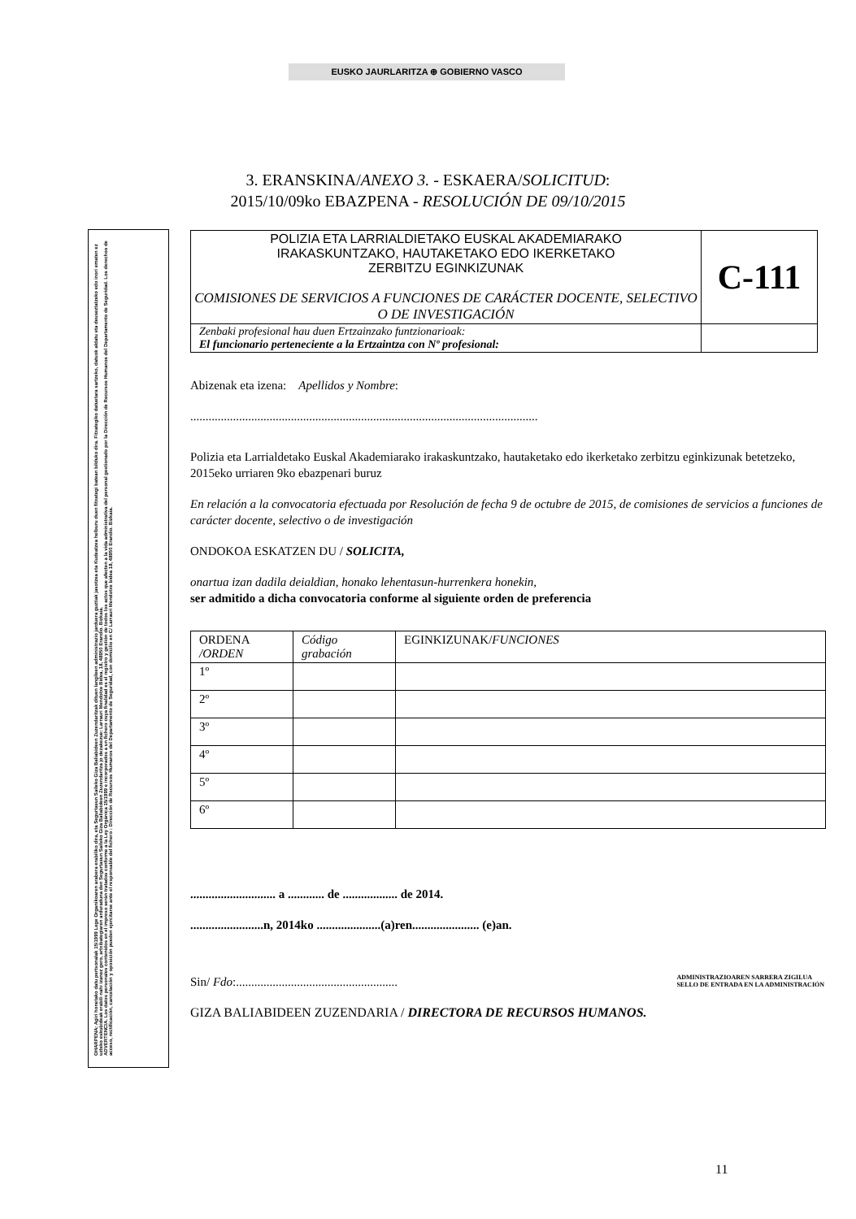EUSKO JAURLARITZA ⊕ GOBIERNO VASCO
3. ERANSKINA/ANEXO 3. - ESKAERA/SOLICITUD:
2015/10/09ko EBAZPENA - RESOLUCIÓN DE 09/10/2015
OHARPENA: Agiri honetako datu pertsonalak 15/1999 Lege Organikoaren arabera erabiliko dira, eta Segurtasun Saileko Giza Baliabideen Zuzendaritzak dituen langileen administrazio jarduera guztiak jasotzea eta Kudeatzea helburu duen fitxategi batean bilduko dira. Fitxategiko datuetara sartzeko, datuok aldatu eta deuseztatzeko edo inori ematen ez uzteko eskubideak erabili nahi izanez gero, artxibategiaren arduraduna den Segurtasun Saileko Giza Baliabideen Zuzendaritza jo dezakezue: Larrauri Mendotxe Bidea, 18, 48950 Erandio. Bizkaia.
ADVERTENCIA. Los datos personales contenidos en el impreso serán tratados conforme a la Ley Orgánica 15/1999 e incorporados a un fichero cuya finalidad es el registro y gestión de todos los actos que afecten a la vida administrativa del personal gestionado por la Dirección de Recursos Humanos del Departamento de Seguridad. Los derechos de acceso, rectificación, cancelación y oposición pueden ejercitarse ante el responsable del fichero : Dirección de Recursos Humanos del Departamento de Seguridad, con domicilio en C/ Larrauri Mendotxe bidea 18, 48950 Erandio. Bizkaia.
| POLIZIA ETA LARRIALDIETAKO EUSKAL AKADEMIARAKO IRAKASKUNTZAKO, HAUTAKETAKO EDO IKERKETAKO ZERBITZU EGINKIZUNAK COMISIONES DE SERVICIOS A FUNCIONES DE CARÁCTER DOCENTE, SELECTIVO O DE INVESTIGACIÓN | C-111 |
| Zenbaki profesional hau duen Ertzainzako funtzionarioak: El funcionario perteneciente a la Ertzaintza con Nº profesional: | |
Abizenak eta izena: Apellidos y Nombre:
..................................................................................................................
Polizia eta Larrialdetako Euskal Akademiarako irakaskuntzako, hautaketako edo ikerketako zerbitzu eginkizunak betetzeko, 2015eko urriaren 9ko ebazpenari buruz
En relación a la convocatoria efectuada por Resolución de fecha 9 de octubre de 2015, de comisiones de servicios a funciones de carácter docente, selectivo o de investigación
ONDOKOA ESKATZEN DU / SOLICITA,
onartua izan dadila deialdian, honako lehentasun-hurrenkera honekin,
ser admitido a dicha convocatoria conforme al siguiente orden de preferencia
| ORDENA /ORDEN | Código grabación | EGINKIZUNAK/ FUNCIONES |
| 1º | | |
| 2º | | |
| 3º | | |
| 4º | | |
| 5º | | |
| 6º | | |
............................ a ............ de .................. de 2014.
........................n, 2014ko .....................(a)ren...................... (e)an.
Sin/ Fdo:.....................................................
ADMINISTRAZIOAREN SARRERA ZIGILUA
SELLO DE ENTRADA EN LA ADMINISTRACIÓN
GIZA BALIABIDEEN ZUZENDARIA / DIRECTORA DE RECURSOS HUMANOS.
11